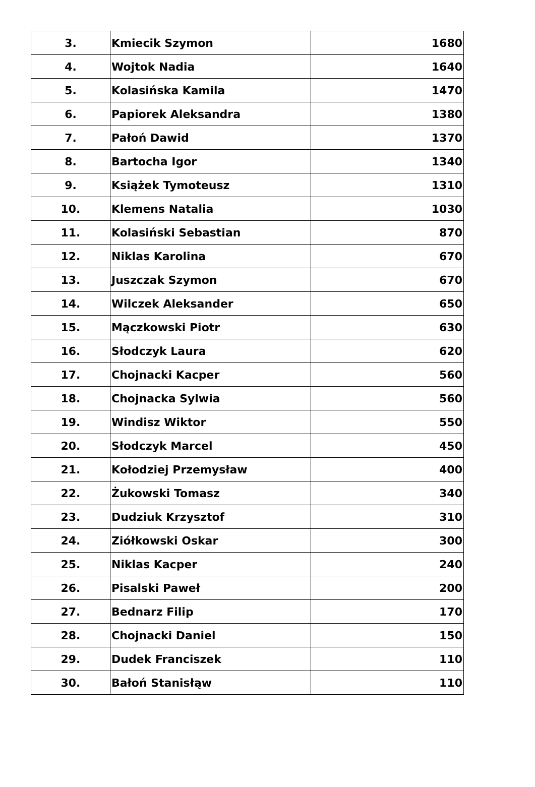| 3. | Kmiecik Szymon | 1680 |
| 4. | Wojtok Nadia | 1640 |
| 5. | Kolasińska Kamila | 1470 |
| 6. | Papiorek Aleksandra | 1380 |
| 7. | Pałoń Dawid | 1370 |
| 8. | Bartocha Igor | 1340 |
| 9. | Książek Tymoteusz | 1310 |
| 10. | Klemens Natalia | 1030 |
| 11. | Kolasiński Sebastian | 870 |
| 12. | Niklas Karolina | 670 |
| 13. | Juszczak Szymon | 670 |
| 14. | Wilczek Aleksander | 650 |
| 15. | Mączkowski Piotr | 630 |
| 16. | Słodczyk Laura | 620 |
| 17. | Chojnacki Kacper | 560 |
| 18. | Chojnacka Sylwia | 560 |
| 19. | Windisz Wiktor | 550 |
| 20. | Słodczyk Marcel | 450 |
| 21. | Kołodziej Przemysław | 400 |
| 22. | Żukowski Tomasz | 340 |
| 23. | Dudziuk Krzysztof | 310 |
| 24. | Ziółkowski Oskar | 300 |
| 25. | Niklas Kacper | 240 |
| 26. | Pisalski Paweł | 200 |
| 27. | Bednarz Filip | 170 |
| 28. | Chojnacki Daniel | 150 |
| 29. | Dudek Franciszek | 110 |
| 30. | Bałoń Stanisłąw | 110 |